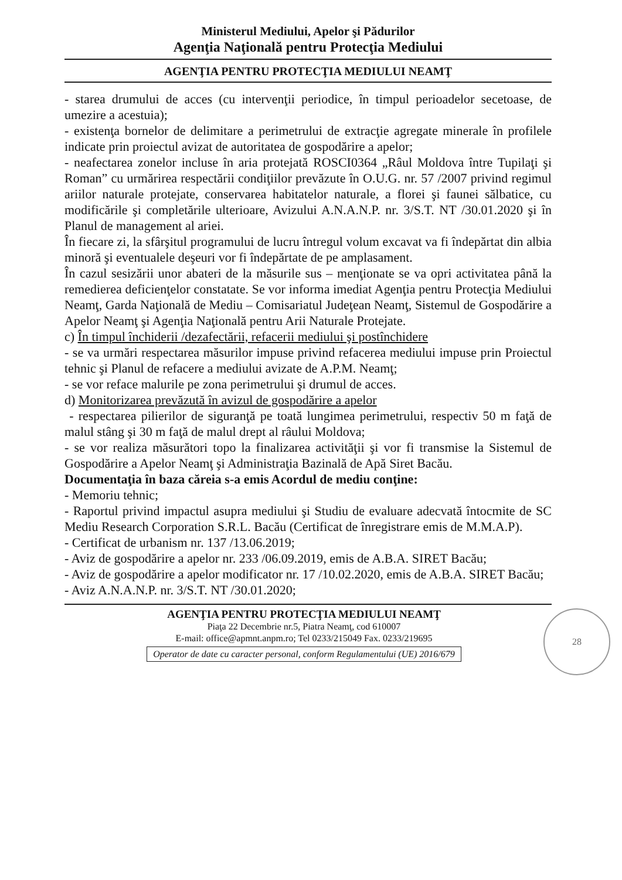Ministerul Mediului, Apelor şi Pădurilor
Agenţia Naţională pentru Protecţia Mediului
AGENŢIA PENTRU PROTECŢIA MEDIULUI NEAMŢ
- starea drumului de acces (cu intervenţii periodice, în timpul perioadelor secetoase, de umezire a acestuia);
- existenţa bornelor de delimitare a perimetrului de extracţie agregate minerale în profilele indicate prin proiectul avizat de autoritatea de gospodărire a apelor;
- neafectarea zonelor incluse în aria protejată ROSCI0364 „Râul Moldova între Tupilaţi şi Roman” cu urmărirea respectării condiţiilor prevăzute în O.U.G. nr. 57 /2007 privind regimul ariilor naturale protejate, conservarea habitatelor naturale, a florei şi faunei sălbatice, cu modificările şi completările ulterioare, Avizului A.N.A.N.P. nr. 3/S.T. NT /30.01.2020 şi în Planul de management al ariei.
În fiecare zi, la sfârşitul programului de lucru întregul volum excavat va fi îndepărtat din albia minoră şi eventualele deşeuri vor fi îndepărtate de pe amplasament.
În cazul sesizării unor abateri de la măsurile sus – menţionate se va opri activitatea până la remedierea deficienţelor constatate. Se vor informa imediat Agenţia pentru Protecţia Mediului Neamţ, Garda Naţională de Mediu – Comisariatul Judeţean Neamţ, Sistemul de Gospodărire a Apelor Neamţ şi Agenţia Naţională pentru Arii Naturale Protejate.
c) În timpul închiderii /dezafectării, refacerii mediului şi postînchidere
- se va urmări respectarea măsurilor impuse privind refacerea mediului impuse prin Proiectul tehnic şi Planul de refacere a mediului avizate de A.P.M. Neamţ;
- se vor reface malurile pe zona perimetrului şi drumul de acces.
d) Monitorizarea prevăzută în avizul de gospodărire a apelor
- respectarea pilierilor de siguranţă pe toată lungimea perimetrului, respectiv 50 m faţă de malul stâng şi 30 m faţă de malul drept al râului Moldova;
- se vor realiza măsurători topo la finalizarea activităţii şi vor fi transmise la Sistemul de Gospodărire a Apelor Neamţ şi Administraţia Bazinală de Apă Siret Bacău.
Documentaţia în baza căreia s-a emis Acordul de mediu conţine:
- Memoriu tehnic;
- Raportul privind impactul asupra mediului şi Studiu de evaluare adecvată întocmite de SC Mediu Research Corporation S.R.L. Bacău (Certificat de înregistrare emis de M.M.A.P).
- Certificat de urbanism nr. 137 /13.06.2019;
- Aviz de gospodărire a apelor nr. 233 /06.09.2019, emis de A.B.A. SIRET Bacău;
- Aviz de gospodărire a apelor modificator nr. 17 /10.02.2020, emis de A.B.A. SIRET Bacău;
- Aviz A.N.A.N.P. nr. 3/S.T. NT /30.01.2020;
28
AGENŢIA PENTRU PROTECŢIA MEDIULUI NEAMŢ
Piaţa 22 Decembrie nr.5, Piatra Neamţ, cod 610007
E-mail: office@apmnt.anpm.ro; Tel 0233/215049 Fax. 0233/219695
Operator de date cu caracter personal, conform Regulamentului (UE) 2016/679